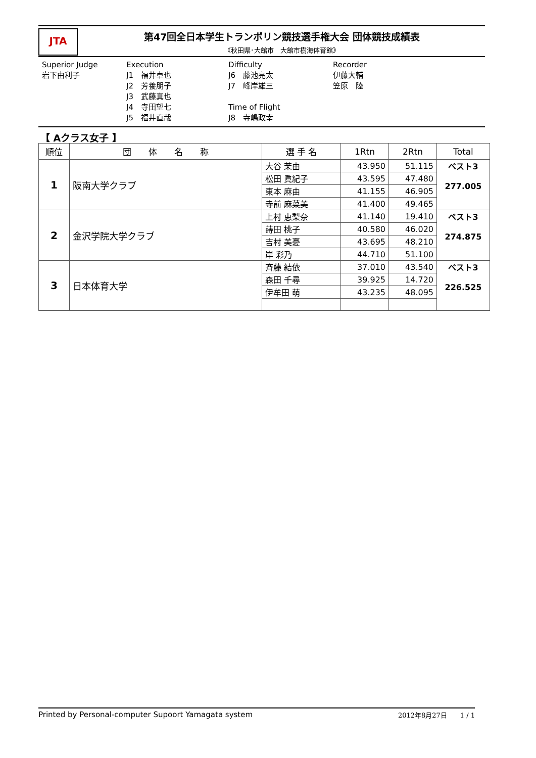JTA
第47回全日本学生トランポリン競技選手権大会 団体競技成績表
《秋田県･大館市　大館市樹海体育館》
Superior Judge
岩下由利子
Execution
J1　福井卓也
J2　芳養朋子
J3　武藤真也
J4　寺田望七
J5　福井直哉
Difficulty
J6　藤池亮太
J7　峰岸雄三
Time of Flight
J8　寺嶋政幸
Recorder
伊藤大輔
笠原　陸
【 Aクラス女子 】
| 順位 | 団 体 名 称 | 選 手 名 | 1Rtn | 2Rtn | Total |
| --- | --- | --- | --- | --- | --- |
| 1 | 阪南大学クラブ | 大谷 茉由 | 43.950 | 51.115 | ベスト3 277.005 |
| | | 松田 眞紀子 | 43.595 | 47.480 | |
| | | 東本 麻由 | 41.155 | 46.905 | |
| | | 寺前 麻菜美 | 41.400 | 49.465 | |
| 2 | 金沢学院大学クラブ | 上村 恵梨奈 | 41.140 | 19.410 | ベスト3 274.875 |
| | | 蒔田 桃子 | 40.580 | 46.020 | |
| | | 吉村 美憂 | 43.695 | 48.210 | |
| | | 岸 彩乃 | 44.710 | 51.100 | |
| 3 | 日本体育大学 | 斉藤 結依 | 37.010 | 43.540 | ベスト3 226.525 |
| | | 森田 千尋 | 39.925 | 14.720 | |
| | | 伊牟田 萌 | 43.235 | 48.095 | |
Printed by Personal-computer Supoort Yamagata system 2012年8月27日　　1 / 1